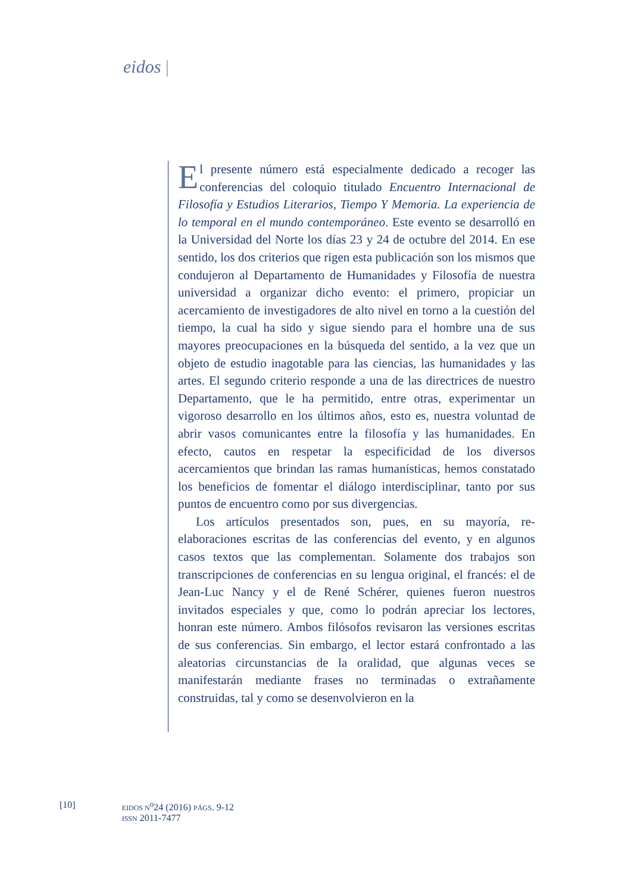eidos |
El presente número está especialmente dedicado a recoger las conferencias del coloquio titulado Encuentro Internacional de Filosofía y Estudios Literarios, Tiempo Y Memoria. La experiencia de lo temporal en el mundo contemporáneo. Este evento se desarrolló en la Universidad del Norte los días 23 y 24 de octubre del 2014. En ese sentido, los dos criterios que rigen esta publicación son los mismos que condujeron al Departamento de Humanidades y Filosofía de nuestra universidad a organizar dicho evento: el primero, propiciar un acercamiento de investigadores de alto nivel en torno a la cuestión del tiempo, la cual ha sido y sigue siendo para el hombre una de sus mayores preocupaciones en la búsqueda del sentido, a la vez que un objeto de estudio inagotable para las ciencias, las humanidades y las artes. El segundo criterio responde a una de las directrices de nuestro Departamento, que le ha permitido, entre otras, experimentar un vigoroso desarrollo en los últimos años, esto es, nuestra voluntad de abrir vasos comunicantes entre la filosofía y las humanidades. En efecto, cautos en respetar la especificidad de los diversos acercamientos que brindan las ramas humanísticas, hemos constatado los beneficios de fomentar el diálogo interdisciplinar, tanto por sus puntos de encuentro como por sus divergencias.
Los artículos presentados son, pues, en su mayoría, re-elaboraciones escritas de las conferencias del evento, y en algunos casos textos que las complementan. Solamente dos trabajos son transcripciones de conferencias en su lengua original, el francés: el de Jean-Luc Nancy y el de René Schérer, quienes fueron nuestros invitados especiales y que, como lo podrán apreciar los lectores, honran este número. Ambos filósofos revisaron las versiones escritas de sus conferencias. Sin embargo, el lector estará confrontado a las aleatorias circunstancias de la oralidad, que algunas veces se manifestarán mediante frases no terminadas o extrañamente construidas, tal y como se desenvolvieron en la
[10]
EIDOS N<sup>o</sup>24 (2016) PÁGS. 9-12
ISSN 2011-7477